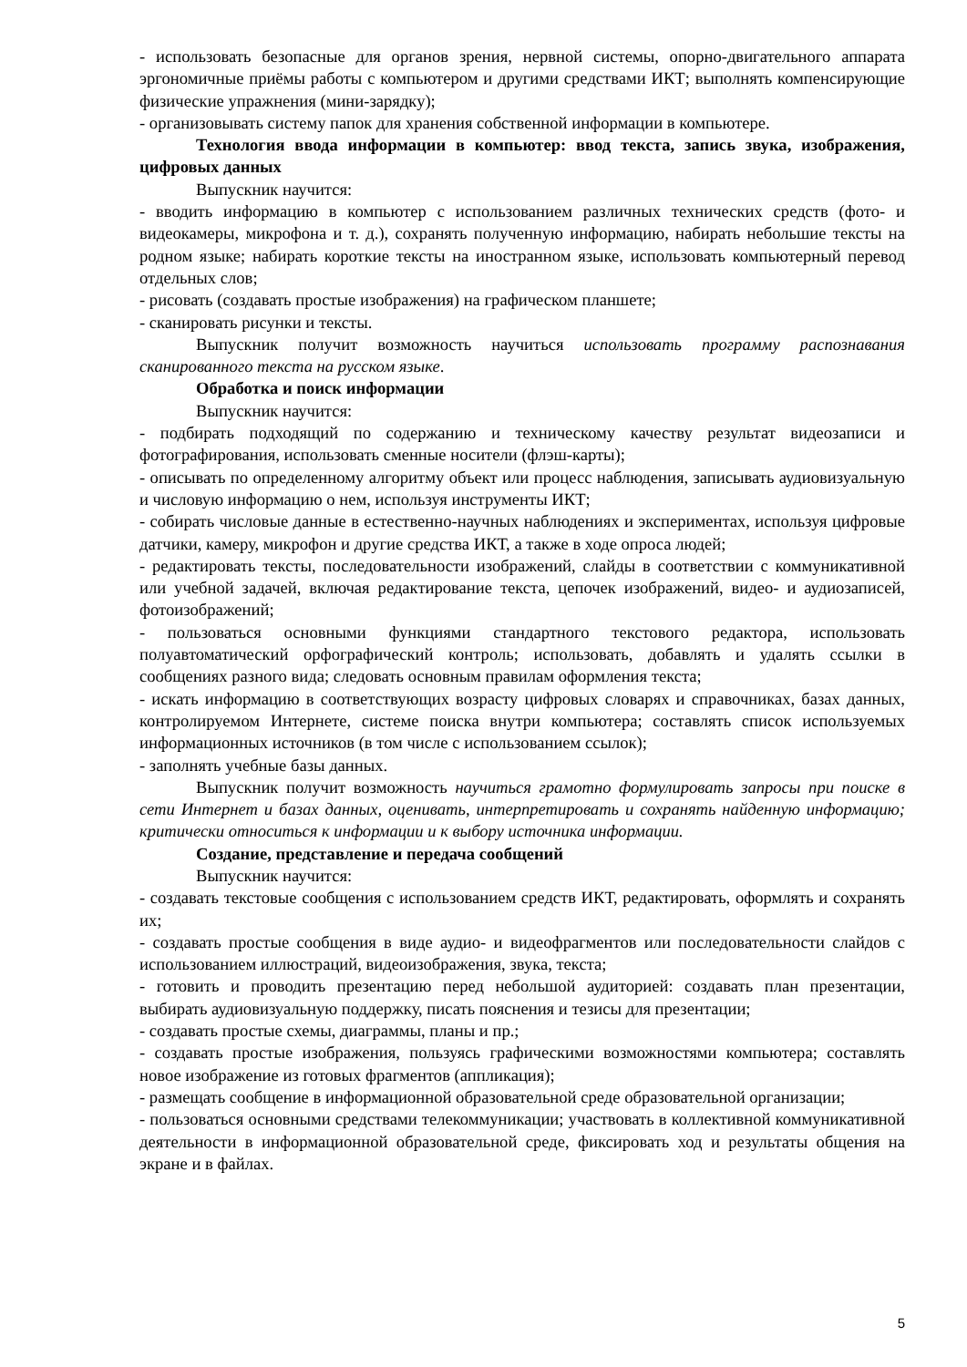- использовать безопасные для органов зрения, нервной системы, опорно-двигательного аппарата эргономичные приёмы работы с компьютером и другими средствами ИКТ; выполнять компенсирующие физические упражнения (мини-зарядку);
- организовывать систему папок для хранения собственной информации в компьютере.
Технология ввода информации в компьютер: ввод текста, запись звука, изображения, цифровых данных
Выпускник научится:
- вводить информацию в компьютер с использованием различных технических средств (фото- и видеокамеры, микрофона и т. д.), сохранять полученную информацию, набирать небольшие тексты на родном языке; набирать короткие тексты на иностранном языке, использовать компьютерный перевод отдельных слов;
- рисовать (создавать простые изображения) на графическом планшете;
- сканировать рисунки и тексты.
Выпускник получит возможность научиться использовать программу распознавания сканированного текста на русском языке.
Обработка и поиск информации
Выпускник научится:
- подбирать подходящий по содержанию и техническому качеству результат видеозаписи и фотографирования, использовать сменные носители (флэш-карты);
- описывать по определенному алгоритму объект или процесс наблюдения, записывать аудиовизуальную и числовую информацию о нем, используя инструменты ИКТ;
- собирать числовые данные в естественно-научных наблюдениях и экспериментах, используя цифровые датчики, камеру, микрофон и другие средства ИКТ, а также в ходе опроса людей;
- редактировать тексты, последовательности изображений, слайды в соответствии с коммуникативной или учебной задачей, включая редактирование текста, цепочек изображений, видео- и аудиозаписей, фотоизображений;
- пользоваться основными функциями стандартного текстового редактора, использовать полуавтоматический орфографический контроль; использовать, добавлять и удалять ссылки в сообщениях разного вида; следовать основным правилам оформления текста;
- искать информацию в соответствующих возрасту цифровых словарях и справочниках, базах данных, контролируемом Интернете, системе поиска внутри компьютера; составлять список используемых информационных источников (в том числе с использованием ссылок);
- заполнять учебные базы данных.
Выпускник получит возможность научиться грамотно формулировать запросы при поиске в сети Интернет и базах данных, оценивать, интерпретировать и сохранять найденную информацию; критически относиться к информации и к выбору источника информации.
Создание, представление и передача сообщений
Выпускник научится:
- создавать текстовые сообщения с использованием средств ИКТ, редактировать, оформлять и сохранять их;
- создавать простые сообщения в виде аудио- и видеофрагментов или последовательности слайдов с использованием иллюстраций, видеоизображения, звука, текста;
- готовить и проводить презентацию перед небольшой аудиторией: создавать план презентации, выбирать аудиовизуальную поддержку, писать пояснения и тезисы для презентации;
- создавать простые схемы, диаграммы, планы и пр.;
- создавать простые изображения, пользуясь графическими возможностями компьютера; составлять новое изображение из готовых фрагментов (аппликация);
- размещать сообщение в информационной образовательной среде образовательной организации;
- пользоваться основными средствами телекоммуникации; участвовать в коллективной коммуникативной деятельности в информационной образовательной среде, фиксировать ход и результаты общения на экране и в файлах.
5